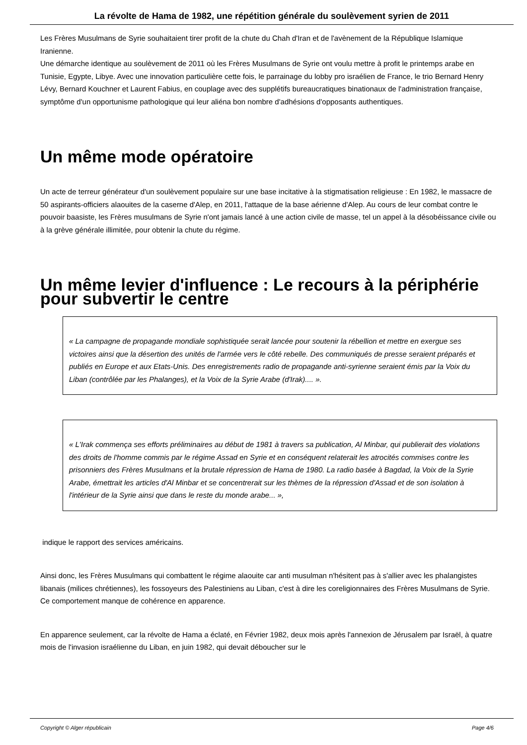La révolte de Hama de 1982, une répétition générale du soulèvement syrien de 2011
Les Frères Musulmans de Syrie souhaitaient tirer profit de la chute du Chah d'Iran et de l'avènement de la République Islamique Iranienne.
Une démarche identique au soulèvement de 2011 où les Frères Musulmans de Syrie ont voulu mettre à profit le printemps arabe en Tunisie, Egypte, Libye. Avec une innovation particulière cette fois, le parrainage du lobby pro israélien de France, le trio Bernard Henry Lévy, Bernard Kouchner et Laurent Fabius, en couplage avec des supplétifs bureaucratiques binationaux de l'administration française, symptôme d'un opportunisme pathologique qui leur aliéna bon nombre d'adhésions d'opposants authentiques.
Un même mode opératoire
Un acte de terreur générateur d'un soulèvement populaire sur une base incitative à la stigmatisation religieuse : En 1982, le massacre de 50 aspirants-officiers alaouites de la caserne d'Alep, en 2011, l'attaque de la base aérienne d'Alep. Au cours de leur combat contre le pouvoir baasiste, les Frères musulmans de Syrie n'ont jamais lancé à une action civile de masse, tel un appel à la désobéissance civile ou à la grève générale illimitée, pour obtenir la chute du régime.
Un même levier d'influence : Le recours à la périphérie pour subvertir le centre
« La campagne de propagande mondiale sophistiquée serait lancée pour soutenir la rébellion et mettre en exergue ses victoires ainsi que la désertion des unités de l'armée vers le côté rebelle. Des communiqués de presse seraient préparés et publiés en Europe et aux Etats-Unis. Des enregistrements radio de propagande anti-syrienne seraient émis par la Voix du Liban (contrôlée par les Phalanges), et la Voix de la Syrie Arabe (d'Irak).... ».
« L'Irak commença ses efforts préliminaires au début de 1981 à travers sa publication, Al Minbar, qui publierait des violations des droits de l'homme commis par le régime Assad en Syrie et en conséquent relaterait les atrocités commises contre les prisonniers des Frères Musulmans et la brutale répression de Hama de 1980. La radio basée à Bagdad, la Voix de la Syrie Arabe, émettrait les articles d'Al Minbar et se concentrerait sur les thèmes de la répression d'Assad et de son isolation à l'intérieur de la Syrie ainsi que dans le reste du monde arabe... »,
indique le rapport des services américains.
Ainsi donc, les Frères Musulmans qui combattent le régime alaouite car anti musulman n'hésitent pas à s'allier avec les phalangistes libanais (milices chrétiennes), les fossoyeurs des Palestiniens au Liban, c'est à dire les coreligionnaires des Frères Musulmans de Syrie. Ce comportement manque de cohérence en apparence.
En apparence seulement, car la révolte de Hama a éclaté, en Février 1982, deux mois après l'annexion de Jérusalem par Israël, à quatre mois de l'invasion israélienne du Liban, en juin 1982, qui devait déboucher sur le
Copyright © Alger républicain Page 4/6